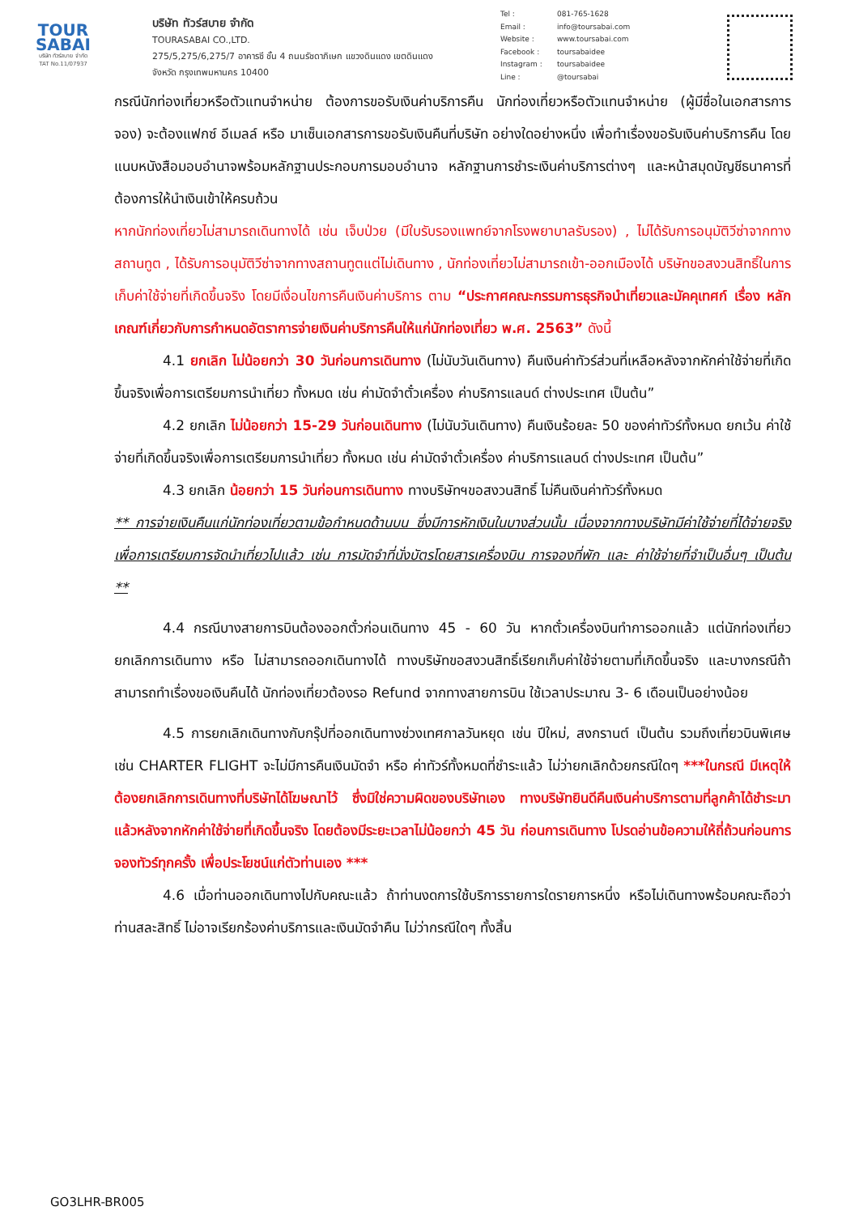TOUR
SABAI
บริษัท ทัวร์สบาย จำกัด
TAT No.11/07937
บริษัท ทัวร์สบาย จำกัด
TOURASABAI CO.,LTD.
275/5,275/6,275/7 อาคารซี ชั้น 4 ถนนรัชดาภิเษก แขวงดินแดง เขตดินแดง
จังหวัด กรุงเทพมหานคร 10400
Tel : 081-765-1628
Email : info@toursabai.com
Website : www.toursabai.com
Facebook : toursabaidee
Instagram : toursabaidee
Line : @toursabai
กรณีนักท่องเที่ยวหรือตัวแทนจำหน่าย ต้องการขอรับเงินค่าบริการคืน นักท่องเที่ยวหรือตัวแทนจำหน่าย (ผู้มีชื่อในเอกสารการจอง) จะต้องแฟกซ์ อีเมลล์ หรือ มาเซ็นเอกสารการขอรับเงินคืนที่บริษัท อย่างใดอย่างหนึ่ง เพื่อทำเรื่องขอรับเงินค่าบริการคืน โดยแนบหนังสือมอบอำนาจพร้อมหลักฐานประกอบการมอบอำนาจ หลักฐานการชำระเงินค่าบริการต่างๆ และหน้าสมุดบัญชีธนาคารที่ต้องการให้นำเงินเข้าให้ครบถ้วน
หากนักท่องเที่ยวไม่สามารถเดินทางได้ เช่น เจ็บป่วย (มีใบรับรองแพทย์จากโรงพยาบาลรับรอง) , ไม่ได้รับการอนุมัติวีซ่าจากทางสถานทูต , ได้รับการอนุมัติวีซ่าจากทางสถานทูตแต่ไม่เดินทาง , นักท่องเที่ยวไม่สามารถเข้า-ออกเมืองได้ บริษัทขอสงวนสิทธิ์ในการเก็บค่าใช้จ่ายที่เกิดขึ้นจริง โดยมีเงื่อนไขการคืนเงินค่าบริการ ตาม “ประกาศคณะกรรมการธุรกิจนำเที่ยวและมัคคุเทศก์ เรื่อง หลักเกณฑ์เกี่ยวกับการกำหนดอัตราการจ่ายเงินค่าบริการคืนให้แก่นักท่องเที่ยว พ.ศ. 2563” ดังนี้
4.1 ยกเลิก ไม่น้อยกว่า 30 วันก่อนการเดินทาง (ไม่นับวันเดินทาง) คืนเงินค่าทัวร์ส่วนที่เหลือหลังจากหักค่าใช้จ่ายที่เกิดขึ้นจริงเพื่อการเตรียมการนำเที่ยว ทั้งหมด เช่น ค่ามัดจำตั๋วเครื่อง ค่าบริการแลนด์ ต่างประเทศ เป็นต้น”
4.2 ยกเลิก ไม่น้อยกว่า 15-29 วันก่อนเดินทาง (ไม่นับวันเดินทาง) คืนเงินร้อยละ 50 ของค่าทัวร์ทั้งหมด ยกเว้น ค่าใช้จ่ายที่เกิดขึ้นจริงเพื่อการเตรียมการนำเที่ยว ทั้งหมด เช่น ค่ามัดจำตั๋วเครื่อง ค่าบริการแลนด์ ต่างประเทศ เป็นต้น”
4.3 ยกเลิก น้อยกว่า 15 วันก่อนการเดินทาง ทางบริษัทฯขอสงวนสิทธิ์ ไม่คืนเงินค่าทัวร์ทั้งหมด
** การจ่ายเงินคืนแก่นักท่องเที่ยวตามข้อกำหนดด้านบน ซึ่งมีการหักเงินในบางส่วนนั้น เนื่องจากทางบริษัทมีค่าใช้จ่ายที่ได้จ่ายจริงเพื่อการเตรียมการจัดนำเที่ยวไปแล้ว เช่น การมัดจำที่นั่งบัตรโดยสารเครื่องบิน การจองที่พัก และ ค่าใช้จ่ายที่จำเป็นอื่นๆ เป็นต้น **
4.4 กรณีบางสายการบินต้องออกตั๋วก่อนเดินทาง 45 - 60 วัน หากตั๋วเครื่องบินทำการออกแล้ว แต่นักท่องเที่ยวยกเลิกการเดินทาง หรือ ไม่สามารถออกเดินทางได้ ทางบริษัทขอสงวนสิทธิ์เรียกเก็บค่าใช้จ่ายตามที่เกิดขึ้นจริง และบางกรณีถ้าสามารถทำเรื่องขอเงินคืนได้ นักท่องเที่ยวต้องรอ Refund จากทางสายการบิน ใช้เวลาประมาณ 3- 6 เดือนเป็นอย่างน้อย
4.5 การยกเลิกเดินทางกับกรุ๊ปที่ออกเดินทางช่วงเทศกาลวันหยุด เช่น ปีใหม่, สงกรานต์ เป็นต้น รวมถึงเที่ยวบินพิเศษ เช่น CHARTER FLIGHT จะไม่มีการคืนเงินมัดจำ หรือ ค่าทัวร์ทั้งหมดที่ชำระแล้ว ไม่ว่ายกเลิกด้วยกรณีใดๆ ***ในกรณี มีเหตุให้ต้องยกเลิกการเดินทางที่บริษัทได้โฆษณาไว้ ซึ่งมิใช่ความผิดของบริษัทเอง ทางบริษัทยินดีคืนเงินค่าบริการตามที่ลูกค้าได้ชำระมาแล้วหลังจากหักค่าใช้จ่ายที่เกิดขึ้นจริง โดยต้องมีระยะเวลาไม่น้อยกว่า 45 วัน ก่อนการเดินทาง โปรดอ่านข้อความให้ถี่ถ้วนก่อนการจองทัวร์ทุกครั้ง เพื่อประโยชน์แก่ตัวท่านเอง ***
4.6 เมื่อท่านออกเดินทางไปกับคณะแล้ว ถ้าท่านงดการใช้บริการรายการใดรายการหนึ่ง หรือไม่เดินทางพร้อมคณะถือว่าท่านสละสิทธิ์ ไม่อาจเรียกร้องค่าบริการและเงินมัดจำคืน ไม่ว่ากรณีใดๆ ทั้งสิ้น
GO3LHR-BR005